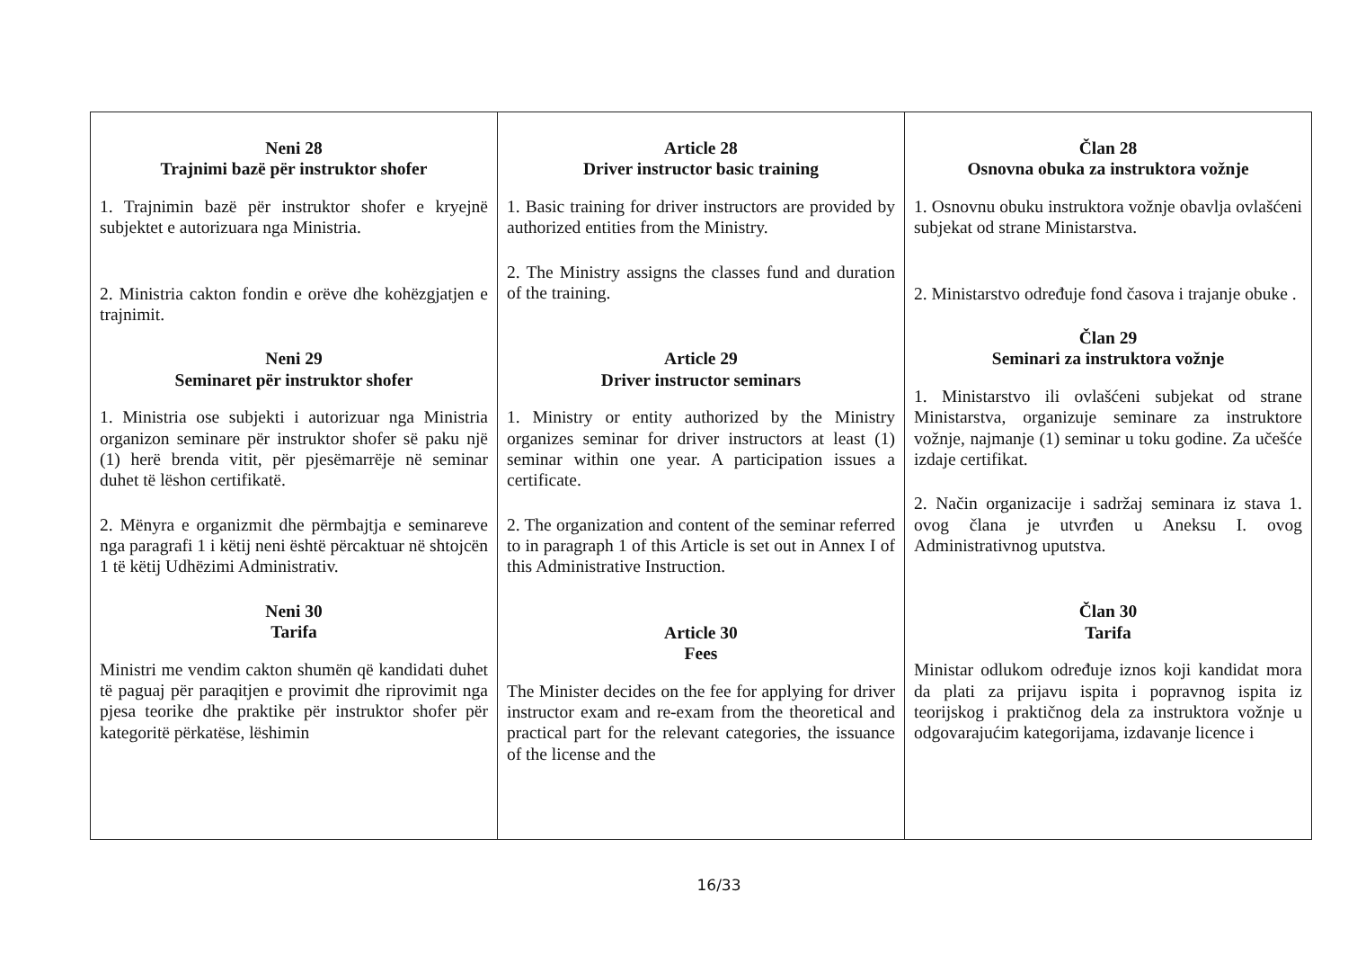| Neni 28 Trajnimi bazë për instruktor shofer 1. Trajnimin bazë për instruktor shofer e kryejnë subjektet e autorizuara nga Ministria. 2. Ministria cakton fondin e orëve dhe kohëzgjatjen e trajnimit. Neni 29 Seminaret për instruktor shofer 1. Ministria ose subjekti i autorizuar nga Ministria organizon seminare për instruktor shofer së paku një (1) herë brenda vitit, për pjesëmarrëje në seminar duhet të lëshon certifikatë. 2. Mënyra e organizmit dhe përmbajtja e seminareve nga paragrafi 1 i këtij neni është përcaktuar në shtojcën 1 të këtij Udhëzimi Administrativ. Neni 30 Tarifa Ministri me vendim cakton shumën që kandidati duhet të paguaj për paraqitjen e provimit dhe riprovimit nga pjesa teorike dhe praktike për instruktor shofer për kategoritë përkatëse, lëshimin | Article 28 Driver instructor basic training 1. Basic training for driver instructors are provided by authorized entities from the Ministry. 2. The Ministry assigns the classes fund and duration of the training. Article 29 Driver instructor seminars 1. Ministry or entity authorized by the Ministry organizes seminar for driver instructors at least (1) seminar within one year. A participation issues a certificate. 2. The organization and content of the seminar referred to in paragraph 1 of this Article is set out in Annex I of this Administrative Instruction. Article 30 Fees The Minister decides on the fee for applying for driver instructor exam and re-exam from the theoretical and practical part for the relevant categories, the issuance of the license and the | Član 28 Osnovna obuka za instruktora vožnje 1. Osnovnu obuku instruktora vožnje obavlja ovlašćeni subjekat od strane Ministarstva. 2. Ministarstvo određuje fond časova i trajanje obuke . Član 29 Seminari za instruktora vožnje 1. Ministarstvo ili ovlašćeni subjekat od strane Ministarstva, organizuje seminare za instruktore vožnje, najmanje (1) seminar u toku godine. Za učešće izdaje certifikat. 2. Način organizacije i sadržaj seminara iz stava 1. ovog člana je utvrđen u Aneksu I. ovog Administrativnog uputstva. Član 30 Tarifa Ministar odlukom određuje iznos koji kandidat mora da plati za prijavu ispita i popravnog ispita iz teorijskog i praktičnog dela za instruktora vožnje u odgovarajućim kategorijama, izdavanje licence i |
16/33